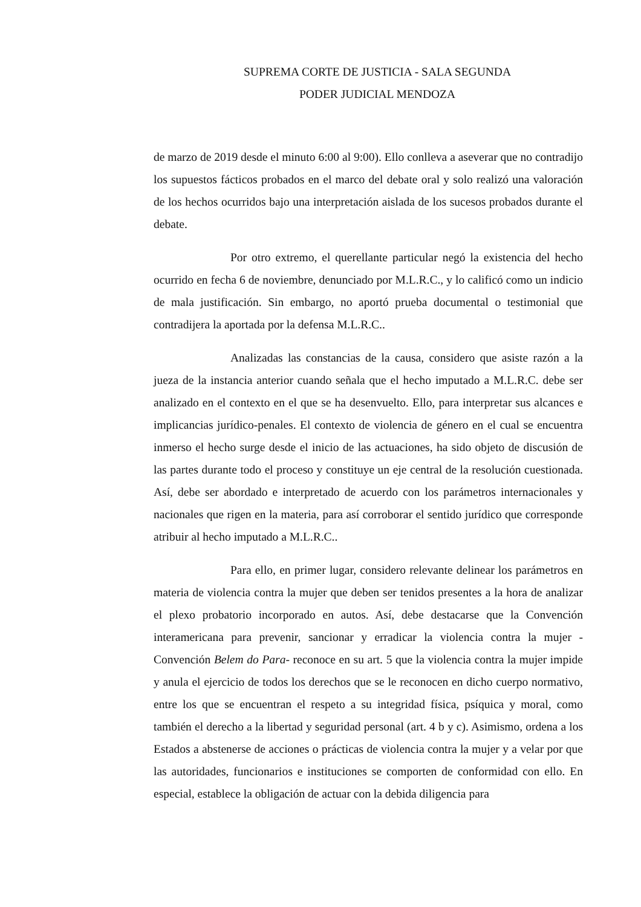SUPREMA CORTE DE JUSTICIA - SALA SEGUNDA
PODER JUDICIAL MENDOZA
de marzo de 2019 desde el minuto 6:00 al 9:00). Ello conlleva a aseverar que no contradijo los supuestos fácticos probados en el marco del debate oral y solo realizó una valoración de los hechos ocurridos bajo una interpretación aislada de los sucesos probados durante el debate.
Por otro extremo, el querellante particular negó la existencia del hecho ocurrido en fecha 6 de noviembre, denunciado por M.L.R.C., y lo calificó como un indicio de mala justificación. Sin embargo, no aportó prueba documental o testimonial que contradijera la aportada por la defensa M.L.R.C..
Analizadas las constancias de la causa, considero que asiste razón a la jueza de la instancia anterior cuando señala que el hecho imputado a M.L.R.C. debe ser analizado en el contexto en el que se ha desenvuelto. Ello, para interpretar sus alcances e implicancias jurídico-penales. El contexto de violencia de género en el cual se encuentra inmerso el hecho surge desde el inicio de las actuaciones, ha sido objeto de discusión de las partes durante todo el proceso y constituye un eje central de la resolución cuestionada. Así, debe ser abordado e interpretado de acuerdo con los parámetros internacionales y nacionales que rigen en la materia, para así corroborar el sentido jurídico que corresponde atribuir al hecho imputado a M.L.R.C..
Para ello, en primer lugar, considero relevante delinear los parámetros en materia de violencia contra la mujer que deben ser tenidos presentes a la hora de analizar el plexo probatorio incorporado en autos. Así, debe destacarse que la Convención interamericana para prevenir, sancionar y erradicar la violencia contra la mujer -Convención Belem do Para- reconoce en su art. 5 que la violencia contra la mujer impide y anula el ejercicio de todos los derechos que se le reconocen en dicho cuerpo normativo, entre los que se encuentran el respeto a su integridad física, psíquica y moral, como también el derecho a la libertad y seguridad personal (art. 4 b y c). Asimismo, ordena a los Estados a abstenerse de acciones o prácticas de violencia contra la mujer y a velar por que las autoridades, funcionarios e instituciones se comporten de conformidad con ello. En especial, establece la obligación de actuar con la debida diligencia para